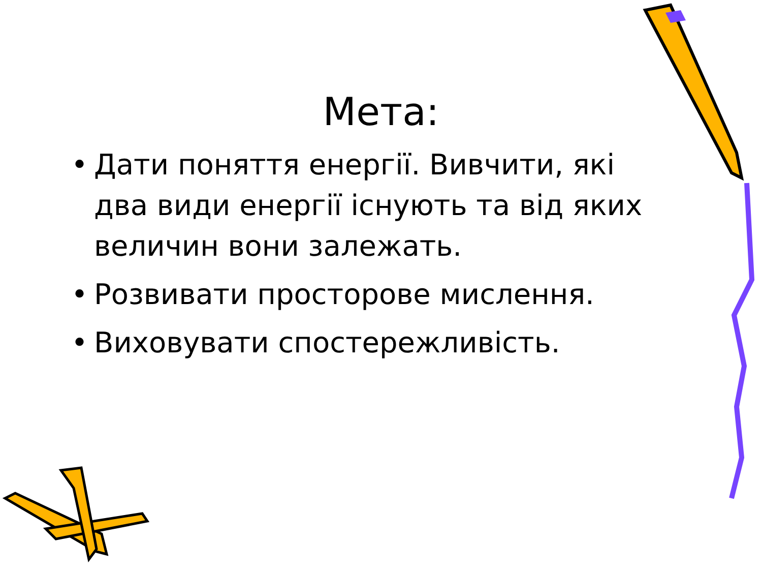Мета:
• Дати поняття енергії. Вивчити, які два види енергії існують та від яких величин вони залежать.
• Розвивати просторове мислення.
• Виховувати спостережливість.